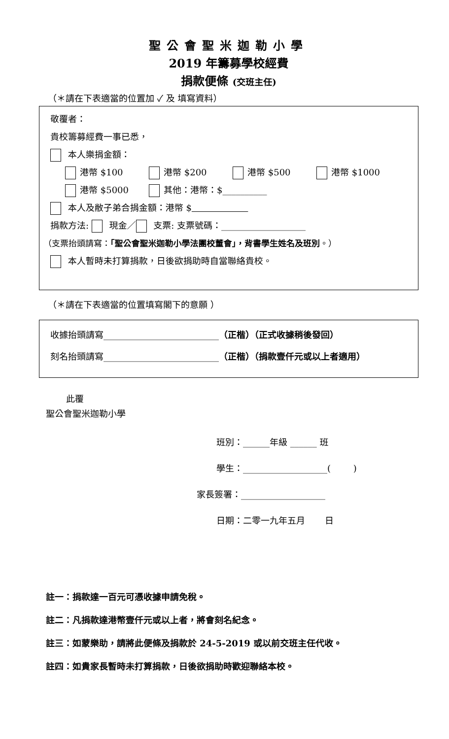聖公會聖米迦勒小學
2019 年籌募學校經費
捐款便條 (交班主任)
（＊請在下表適當的位置加 ✓ 及 填寫資料）
敬覆者：
貴校籌募經費一事已悉，
本人樂捐金額：
港幣 $100 港幣 $200 港幣 $500 港幣 $1000
港幣 $5000 其他：港幣：$__________
本人及敝子弟合捐金額：港幣 $
捐款方法: 現金／ 支票: 支票號碼：___________________
（支票抬頭請寫：「聖公會聖米迦勒小學法團校董會」，背書學生姓名及班別。）
本人暫時未打算捐款，日後欲捐助時自當聯絡貴校。
（＊請在下表適當的位置填寫閣下的意願 ）
收據抬頭請寫__________________________（正楷）（正式收據稍後發回）
刻名抬頭請寫__________________________（正楷）（捐款壹仟元或以上者適用）
此覆
聖公會聖米迦勒小學
班別：______年級 ______ 班
學生：___________________( )
家長簽署：___________________
日期：二零一九年五月 日
註一：捐款達一百元可憑收據申請免稅。
註二：凡捐款達港幣壹仟元或以上者，將會刻名紀念。
註三：如蒙樂助，請將此便條及捐款於 24-5-2019 或以前交班主任代收。
註四：如貴家長暫時未打算捐款，日後欲捐助時歡迎聯絡本校。